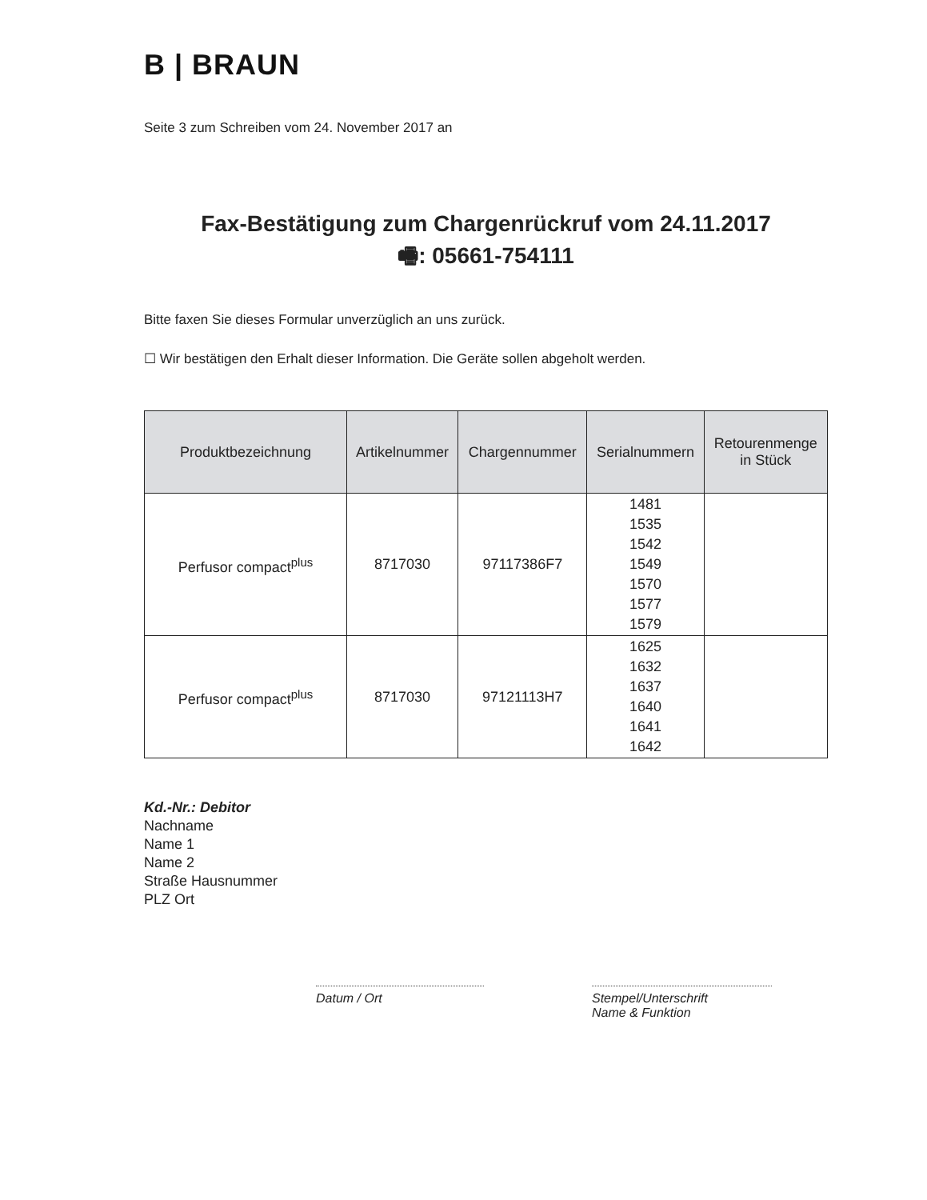B | BRAUN
Seite 3 zum Schreiben vom 24. November 2017 an
Fax-Bestätigung zum Chargenrückruf vom 24.11.2017
🖷: 05661-754111
Bitte faxen Sie dieses Formular unverzüglich an uns zurück.
☐ Wir bestätigen den Erhalt dieser Information. Die Geräte sollen abgeholt werden.
| Produktbezeichnung | Artikelnummer | Chargennummer | Serialnummern | Retourenmenge in Stück |
| --- | --- | --- | --- | --- |
| Perfusor compact<sup>plus</sup> | 8717030 | 97117386F7 | 1481 1535 1542 1549 1570 1577 1579 | |
| Perfusor compact<sup>plus</sup> | 8717030 | 97121113H7 | 1625 1632 1637 1640 1641 1642 | |
Kd.-Nr.: Debitor
Nachname
Name 1
Name 2
Straße Hausnummer
PLZ Ort
Datum / Ort Stempel/Unterschrift
Name & Funktion